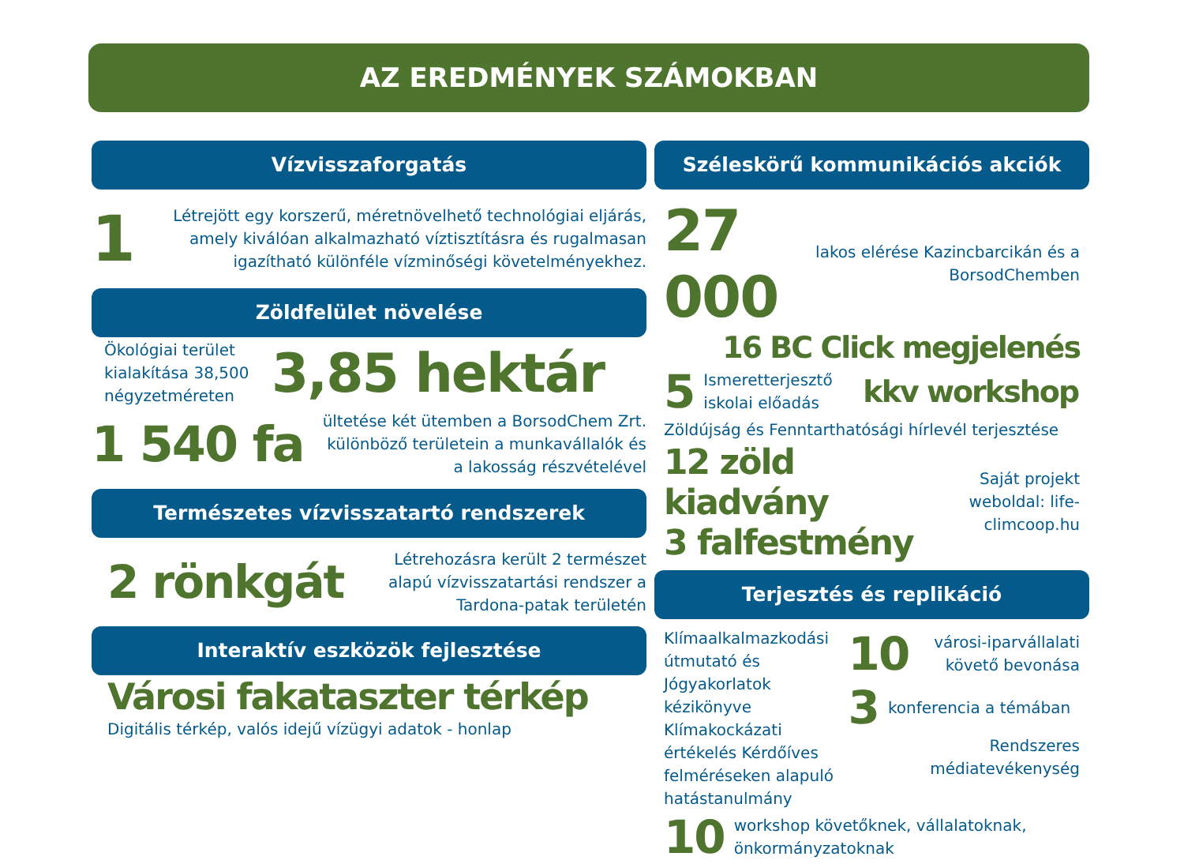AZ EREDMÉNYEK SZÁMOKBAN
Vízvisszaforgatás
1 Létrejött egy korszerű, méretnövelhető technológiai eljárás, amely kiválóan alkalmazható víztisztításra és rugalmasan igazítható különféle vízminőségi követelményekhez.
Zöldfelület növelése
Ökológiai terület kialakítása 38,500 négyzetméreten 3,85 hektár
1 540 fa ültetése két ütemben a BorsodChem Zrt. különböző területein a munkavállalók és a lakosság részvételével
Természetes vízvisszatartó rendszerek
2 rönkgát Létrehozásra került 2 természet alapú vízvisszatartási rendszer a Tardona-patak területén
Interaktív eszközök fejlesztése
Városi fakataszter térkép
Digitális térkép, valós idejű vízügyi adatok - honlap
Széleskörű kommunikációs akciók
27 000 lakos elérése Kazincbarcikán és a BorsodChemben
16 BC Click megjelenés
5 Ismeretterjesztő iskolai előadás kkv workshop
Zöldújság és Fenntarthatósági hírlevél terjesztése
12 zöld kiadvány
3 falfestmény
Saját projekt weboldal: life-climcoop.hu
Terjesztés és replikáció
Klímaalkalmazkodási útmutató és Jógyakorlatok kézikönyve Klímakockázati értékelés Kérdőíves felméréseken alapuló hatástanulmány
10 városi-iparvállalati követő bevonása
3 konferencia a témában
Rendszeres médiatevékenység
10 workshop követőknek, vállalatoknak, önkormányzatoknak